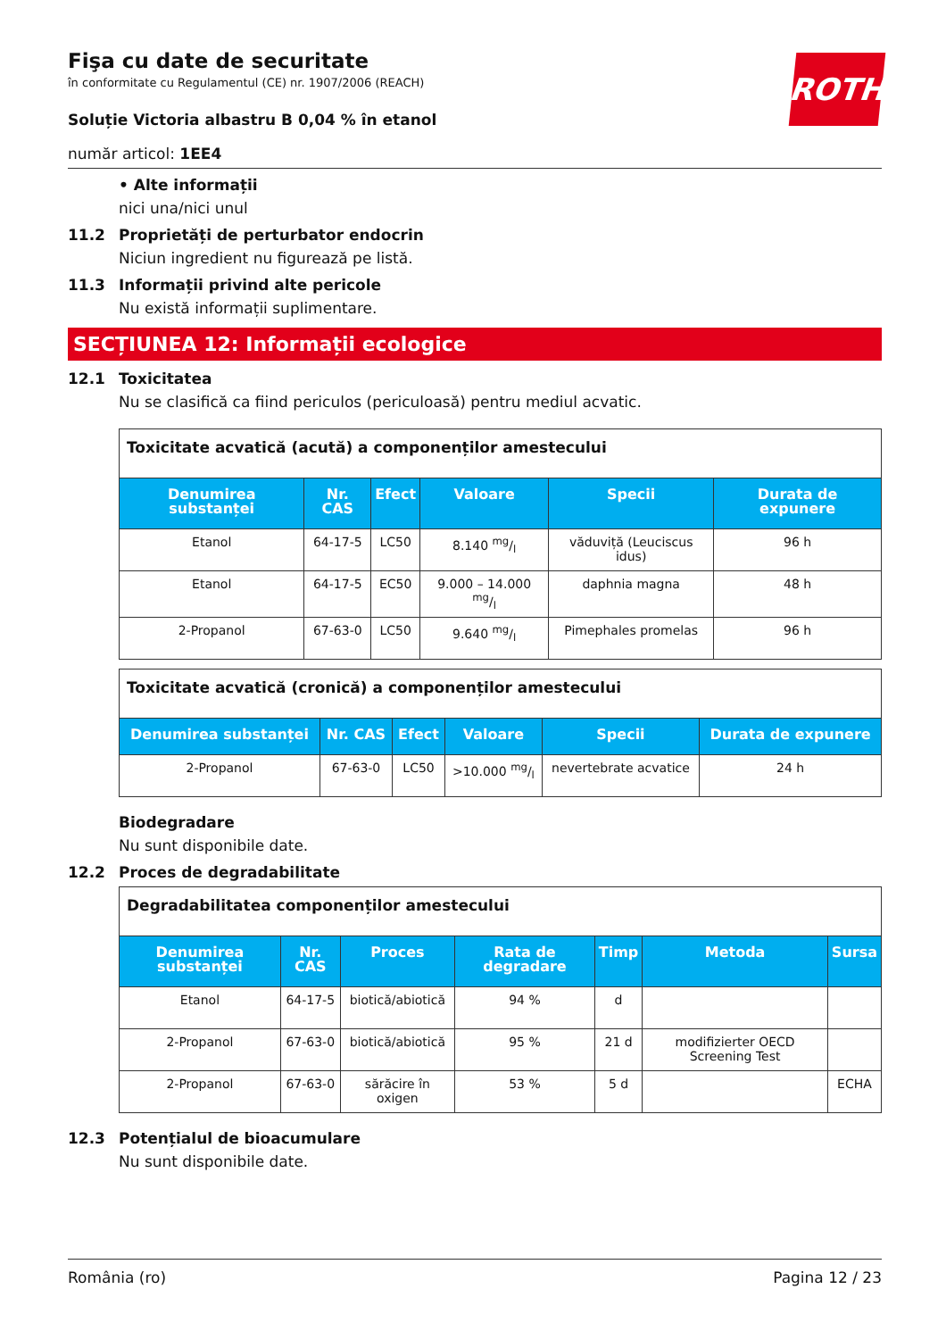ROTH
Fişa cu date de securitate
în conformitate cu Regulamentul (CE) nr. 1907/2006 (REACH)
Soluție Victoria albastru B 0,04 % în etanol
număr articol: 1EE4
• Alte informații
nici una/nici unul
11.2 Proprietăți de perturbator endocrin
Niciun ingredient nu figurează pe listă.
11.3 Informații privind alte pericole
Nu există informații suplimentare.
SECȚIUNEA 12: Informații ecologice
12.1 Toxicitatea
Nu se clasifică ca fiind periculos (periculoasă) pentru mediul acvatic.
| Toxicitate acvatică (acută) a componenților amestecului | | | | | |
| Denumirea substanței | Nr. CAS | Efect | Valoare | Specii | Durata de expunere |
| Etanol | 64-17-5 | LC50 | 8.140 mg/l | văduviță (Leuciscus idus) | 96 h |
| Etanol | 64-17-5 | EC50 | 9.000 – 14.000 mg/l | daphnia magna | 48 h |
| 2-Propanol | 67-63-0 | LC50 | 9.640 mg/l | Pimephales promelas | 96 h |
| Toxicitate acvatică (cronică) a componenților amestecului | | | | | |
| Denumirea substanței | Nr. CAS | Efect | Valoare | Specii | Durata de expunere |
| 2-Propanol | 67-63-0 | LC50 | >10.000 mg/l | nevertebrate acvatice | 24 h |
Biodegradare
Nu sunt disponibile date.
12.2 Proces de degradabilitate
| Degradabilitatea componenților amestecului | | | | | | |
| Denumirea substanței | Nr. CAS | Proces | Rata de degradare | Timp | Metoda | Sursa |
| Etanol | 64-17-5 | biotică/abiotică | 94 % | d | | |
| 2-Propanol | 67-63-0 | biotică/abiotică | 95 % | 21 d | modifizierter OECD Screening Test | |
| 2-Propanol | 67-63-0 | sărăcire în oxigen | 53 % | 5 d | | ECHA |
12.3 Potențialul de bioacumulare
Nu sunt disponibile date.
România (ro) Pagina 12 / 23